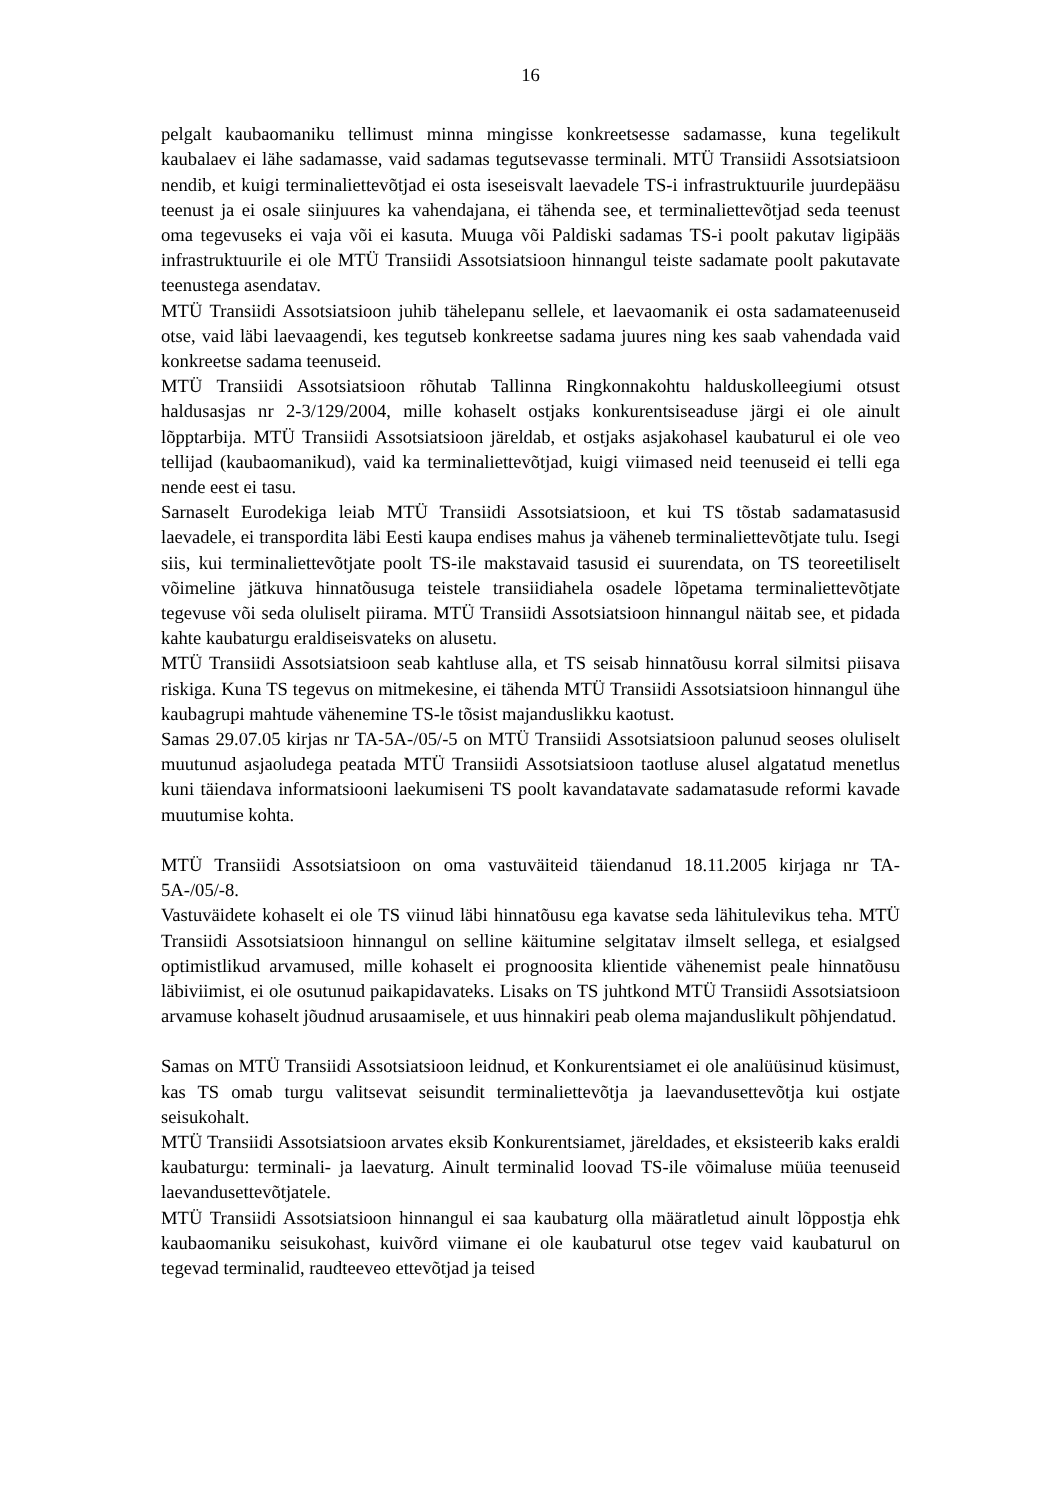16
pelgalt kaubaomaniku tellimust minna mingisse konkreetsesse sadamasse, kuna tegelikult kaubalaev ei lähe sadamasse, vaid sadamas tegutsevasse terminali. MTÜ Transiidi Assotsiatsioon nendib, et kuigi terminaliettevõtjad ei osta iseseisvalt laevadele TS-i infrastruktuurile juurdepääsu teenust ja ei osale siinjuures ka vahendajana, ei tähenda see, et terminaliettevõtjad seda teenust oma tegevuseks ei vaja või ei kasuta. Muuga või Paldiski sadamas TS-i poolt pakutav ligipääs infrastruktuurile ei ole MTÜ Transiidi Assotsiatsioon hinnangul teiste sadamate poolt pakutavate teenustega asendatav.
MTÜ Transiidi Assotsiatsioon juhib tähelepanu sellele, et laevaomanik ei osta sadamateenuseid otse, vaid läbi laevaagendi, kes tegutseb konkreetse sadama juures ning kes saab vahendada vaid konkreetse sadama teenuseid.
MTÜ Transiidi Assotsiatsioon rõhutab Tallinna Ringkonnakohtu halduskolleegiumi otsust haldusasjas nr 2-3/129/2004, mille kohaselt ostjaks konkurentsiseaduse järgi ei ole ainult lõpptarbija. MTÜ Transiidi Assotsiatsioon järeldab, et ostjaks asjakohasel kaubaturul ei ole veo tellijad (kaubaomanikud), vaid ka terminaliettevõtjad, kuigi viimased neid teenuseid ei telli ega nende eest ei tasu.
Sarnaselt Eurodekiga leiab MTÜ Transiidi Assotsiatsioon, et kui TS tõstab sadamatasusid laevadele, ei transpordita läbi Eesti kaupa endises mahus ja väheneb terminaliettevõtjate tulu. Isegi siis, kui terminaliettevõtjate poolt TS-ile makstavaid tasusid ei suurendata, on TS teoreetiliselt võimeline jätkuva hinnatõusuga teistele transiidiahela osadele lõpetama terminaliettevõtjate tegevuse või seda oluliselt piirama. MTÜ Transiidi Assotsiatsioon hinnangul näitab see, et pidada kahte kaubaturgu eraldiseisvateks on alusetu.
MTÜ Transiidi Assotsiatsioon seab kahtluse alla, et TS seisab hinnatõusu korral silmitsi piisava riskiga. Kuna TS tegevus on mitmekesine, ei tähenda MTÜ Transiidi Assotsiatsioon hinnangul ühe kaubagrupi mahtude vähenemine TS-le tõsist majanduslikku kaotust.
Samas 29.07.05 kirjas nr TA-5A-/05/-5 on MTÜ Transiidi Assotsiatsioon palunud seoses oluliselt muutunud asjaoludega peatada MTÜ Transiidi Assotsiatsioon taotluse alusel algatatud menetlus kuni täiendava informatsiooni laekumiseni TS poolt kavandatavate sadamatasude reformi kavade muutumise kohta.
MTÜ Transiidi Assotsiatsioon on oma vastuväiteid täiendanud 18.11.2005 kirjaga nr TA-5A-/05/-8.
Vastuväidete kohaselt ei ole TS viinud läbi hinnatõusu ega kavatse seda lähitulevikus teha. MTÜ Transiidi Assotsiatsioon hinnangul on selline käitumine selgitatav ilmselt sellega, et esialgsed optimistlikud arvamused, mille kohaselt ei prognoosita klientide vähenemist peale hinnatõusu läbiviimist, ei ole osutunud paikapidavateks. Lisaks on TS juhtkond MTÜ Transiidi Assotsiatsioon arvamuse kohaselt jõudnud arusaamisele, et uus hinnakiri peab olema majanduslikult põhjendatud.
Samas on MTÜ Transiidi Assotsiatsioon leidnud, et Konkurentsiamet ei ole analüüsinud küsimust, kas TS omab turgu valitsevat seisundit terminaliettevõtja ja laevandusettevõtja kui ostjate seisukohalt.
MTÜ Transiidi Assotsiatsioon arvates eksib Konkurentsiamet, järeldades, et eksisteerib kaks eraldi kaubaturgu: terminali- ja laevaturg. Ainult terminalid loovad TS-ile võimaluse müüa teenuseid laevandusettevõtjatele.
MTÜ Transiidi Assotsiatsioon hinnangul ei saa kaubaturg olla määratletud ainult lõppostja ehk kaubaomaniku seisukohast, kuivõrd viimane ei ole kaubaturul otse tegev vaid kaubaturul on tegevad terminalid, raudteeveo ettevõtjad ja teised